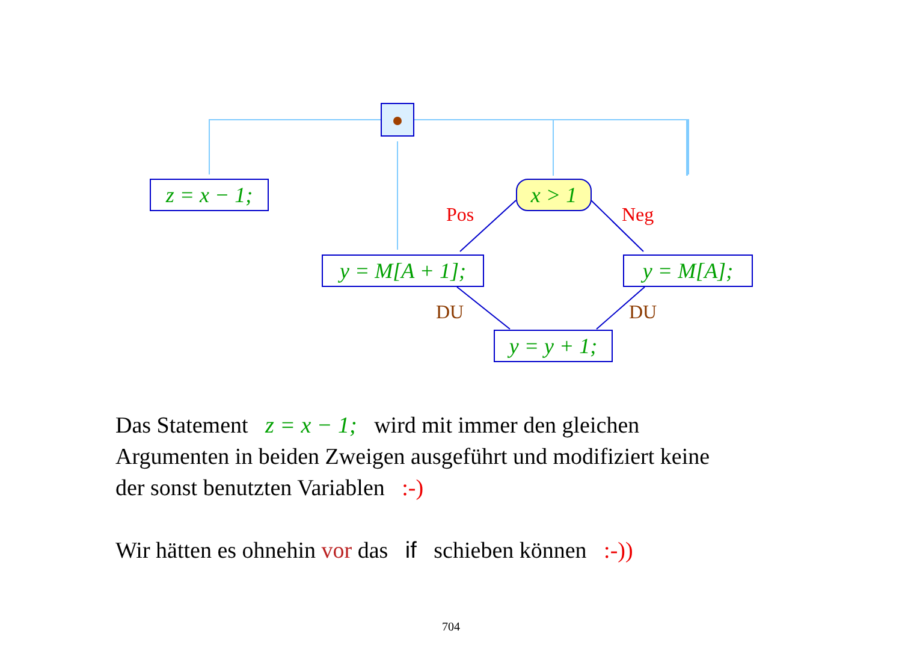z = x − 1;
x > 1
y = M[A + 1];
y = M[A];
y = y + 1;
Pos Neg
DU DU
Das Statement z = x − 1; wird mit immer den gleichen
Argumenten in beiden Zweigen ausgeführt und modifiziert keine
der sonst benutzten Variablen :-)
Wir hätten es ohnehin vor das if schieben können :-))
704